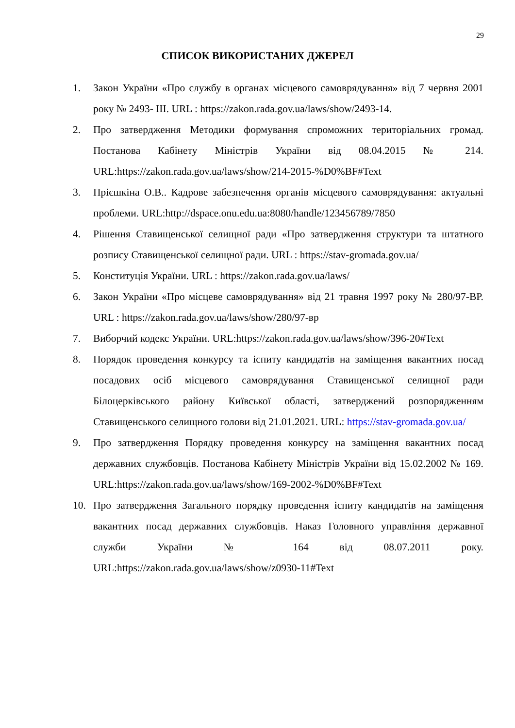29
СПИСОК ВИКОРИСТАНИХ ДЖЕРЕЛ
1. Закон України «Про службу в органах місцевого самоврядування» від 7 червня 2001 року № 2493- ІІІ. URL : https://zakon.rada.gov.ua/laws/show/2493-14.
2. Про затвердження Методики формування спроможних територіальних громад. Постанова Кабінету Міністрів України від 08.04.2015 № 214. URL:https://zakon.rada.gov.ua/laws/show/214-2015-%D0%BF#Text
3. Прієшкіна О.В.. Кадрове забезпечення органів місцевого самоврядування: актуальні проблеми. URL:http://dspace.onu.edu.ua:8080/handle/123456789/7850
4. Рішення Ставищенської селищної ради «Про затвердження структури та штатного розпису Ставищенської селищної ради. URL : https://stav-gromada.gov.ua/
5. Конституція України. URL : https://zakon.rada.gov.ua/laws/
6. Закон України «Про місцеве самоврядування» від 21 травня 1997 року № 280/97-ВР. URL : https://zakon.rada.gov.ua/laws/show/280/97-вр
7. Виборчий кодекс України. URL:https://zakon.rada.gov.ua/laws/show/396-20#Text
8. Порядок проведення конкурсу та іспиту кандидатів на заміщення вакантних посад посадових осіб місцевого самоврядування Ставищенської селищної ради Білоцерківського району Київської області, затверджений розпорядженням Ставищенського селищного голови від 21.01.2021. URL: https://stav-gromada.gov.ua/
9. Про затвердження Порядку проведення конкурсу на заміщення вакантних посад державних службовців. Постанова Кабінету Міністрів України від 15.02.2002 № 169. URL:https://zakon.rada.gov.ua/laws/show/169-2002-%D0%BF#Text
10. Про затвердження Загального порядку проведення іспиту кандидатів на заміщення вакантних посад державних службовців. Наказ Головного управління державної служби України № 164 від 08.07.2011 року. URL:https://zakon.rada.gov.ua/laws/show/z0930-11#Text